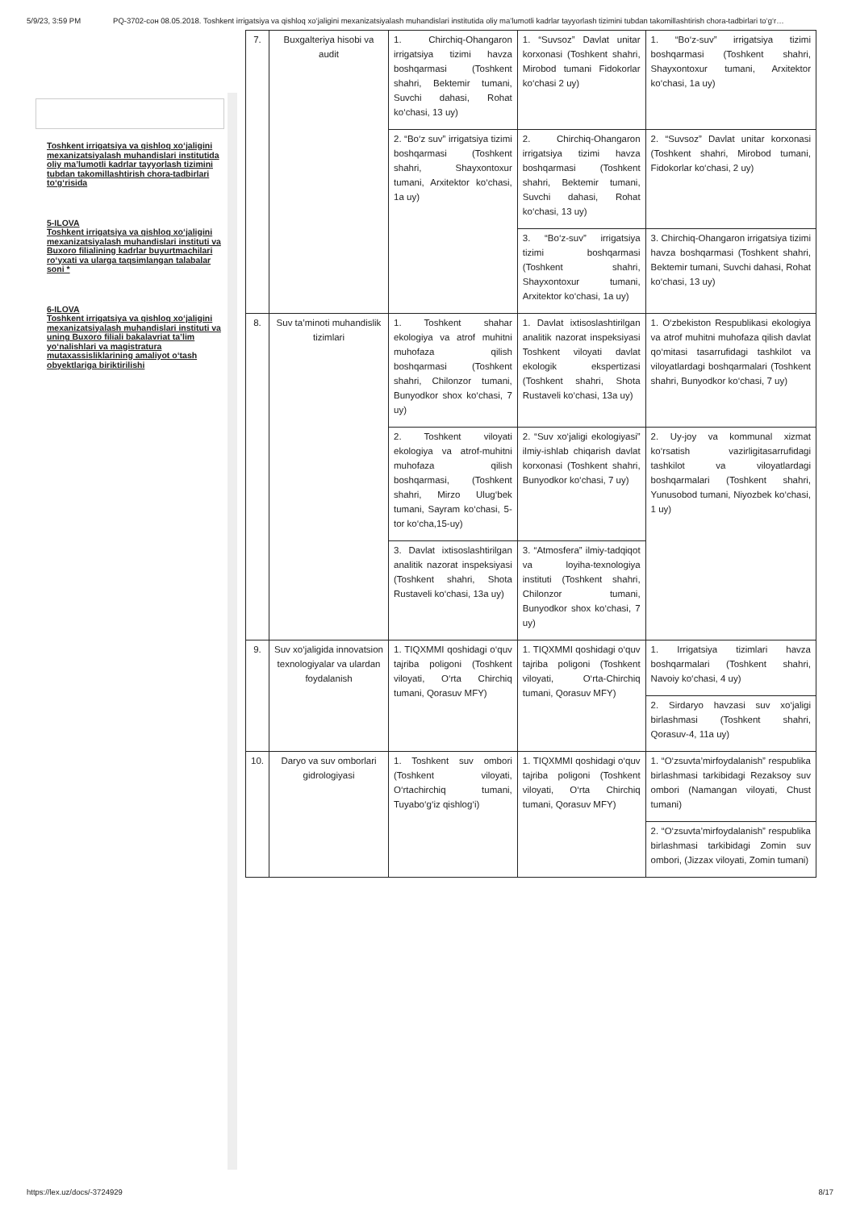5/9/23, 3:59 PM PQ-3702-сон 08.05.2018. Toshkent irrigatsiya va qishloq xo‘jaligini mexanizatsiyalash muhandislari institutida oliy ma’lumotli kadrlar tayyorlash tizimini tubdan takomillashtirish chora-tadbirlari to‘g‘r…
Toshkent irrigatsiya va qishloq xo‘jaligini mexanizatsiyalash muhandislari institutida oliy ma’lumotli kadrlar tayyorlash tizimini tubdan takomillashtirish chora-tadbirlari to‘g‘risida
5-ILOVA
Toshkent irrigatsiya va qishloq xo‘jaligini mexanizatsiyalash muhandislari instituti va Buxoro filialining kadrlar buyurtmachilari ro‘yxati va ularga taqsimlangan talabalar soni *
6-ILOVA
Toshkent irrigatsiya va qishloq xo‘jaligini mexanizatsiyalash muhandislari instituti va uning Buxoro filiali bakalavriat ta’lim yo‘nalishlari va magistratura mutaxassisliklarining amaliyot o‘tash obyektlariga biriktirilishi
| 7. | Buxgalteriya hisobi va audit | 1. Chirchiq-Ohangaron irrigatsiya tizimi havza boshqarmasi (Toshkent shahri, Bektemir tumani, Suvchi dahasi, Rohat ko‘chasi, 13 uy) | 1. “Suvsoz” Davlat unitar korxonasi (Toshkent shahri, Mirobod tumani Fidokorlar ko‘chasi 2 uy) | 1. “Bo‘z-suv” irrigatsiya tizimi boshqarmasi (Toshkent shahri, Shayxontoxur tumani, Arxitektor ko‘chasi, 1a uy) |
| | | 2. “Bo‘z suv” irrigatsiya tizimi boshqarmasi (Toshkent shahri, Shayxontoxur tumani, Arxitektor ko‘chasi, 1a uy) | 2. Chirchiq-Ohangaron irrigatsiya tizimi havza boshqarmasi (Toshkent shahri, Bektemir tumani, Suvchi dahasi, Rohat ko‘chasi, 13 uy) | 2. “Suvsoz” Davlat unitar korxonasi (Toshkent shahri, Mirobod tumani, Fidokorlar ko‘chasi, 2 uy) |
| | | | 3. “Bo‘z-suv” irrigatsiya tizimi boshqarmasi (Toshkent shahri, Shayxontoxur tumani, Arxitektor ko‘chasi, 1a uy) | 3. Chirchiq-Ohangaron irrigatsiya tizimi havza boshqarmasi (Toshkent shahri, Bektemir tumani, Suvchi dahasi, Rohat ko‘chasi, 13 uy) |
| 8. | Suv ta’minoti muhandislik tizimlari | 1. Toshkent shahar ekologiya va atrof muhitni muhofaza qilish boshqarmasi (Toshkent shahri, Chilonzor tumani, Bunyodkor shox ko‘chasi, 7 uy) | 1. Davlat ixtisoslashtirilgan analitik nazorat inspeksiyasi Toshkent viloyati davlat ekologik ekspertizasi (Toshkent shahri, Shota Rustaveli ko‘chasi, 13a uy) | 1. O‘zbekiston Respublikasi ekologiya va atrof muhitni muhofaza qilish davlat qo‘mitasi tasarrufidagi tashkilot va viloyatlardagi boshqarmalari (Toshkent shahri, Bunyodkor ko‘chasi, 7 uy) |
| | | 2. Toshkent viloyati ekologiya va atrof-muhitni muhofaza qilish boshqarmasi, (Toshkent shahri, Mirzo Ulug‘bek tumani, Sayram ko‘chasi, 5-tor ko‘cha,15-uy) | 2. “Suv xo‘jaligi ekologiyasi” ilmiy-ishlab chiqarish davlat korxonasi (Toshkent shahri, Bunyodkor ko‘chasi, 7 uy) | 2. Uy-joy va kommunal xizmat ko‘rsatish vazirligitasarrufidagi tashkilot va viloyatlardagi boshqarmalari (Toshkent shahri, Yunusobod tumani, Niyozbek ko‘chasi, 1 uy) |
| | | 3. Davlat ixtisoslashtirilgan analitik nazorat inspeksiyasi (Toshkent shahri, Shota Rustaveli ko‘chasi, 13a uy) | 3. “Atmosfera” ilmiy-tadqiqot va loyiha-texnologiya instituti (Toshkent shahri, Chilonzor tumani, Bunyodkor shox ko‘chasi, 7 uy) | |
| 9. | Suv xo‘jaligida innovatsion texnologiyalar va ulardan foydalanish | 1. TIQXMMI qoshidagi o‘quv tajriba poligoni (Toshkent viloyati, O‘rta Chirchiq tumani, Qorasuv MFY) | 1. TIQXMMI qoshidagi o‘quv tajriba poligoni (Toshkent viloyati, O‘rta-Chirchiq tumani, Qorasuv MFY) | 1. Irrigatsiya tizimlari havza boshqarmalari (Toshkent shahri, Navoiy ko‘chasi, 4 uy) |
| | | | | 2. Sirdaryo havzasi suv xo‘jaligi birlashmasi (Toshkent shahri, Qorasuv-4, 11a uy) |
| 10. | Daryo va suv omborlari gidrologiyasi | 1. Toshkent suv ombori (Toshkent viloyati, O‘rtachirchiq tumani, Tuyabo‘g‘iz qishlog‘i) | 1. TIQXMMI qoshidagi o‘quv tajriba poligoni (Toshkent viloyati, O‘rta Chirchiq tumani, Qorasuv MFY) | 1. “O‘zsuvta’mirfoydalanish” respublika birlashmasi tarkibidagi Rezaksoy suv ombori (Namangan viloyati, Chust tumani) |
| | | | | 2. “O‘zsuvta’mirfoydalanish” respublika birlashmasi tarkibidagi Zomin suv ombori, (Jizzax viloyati, Zomin tumani) |
https://lex.uz/docs/-3724929 8/17